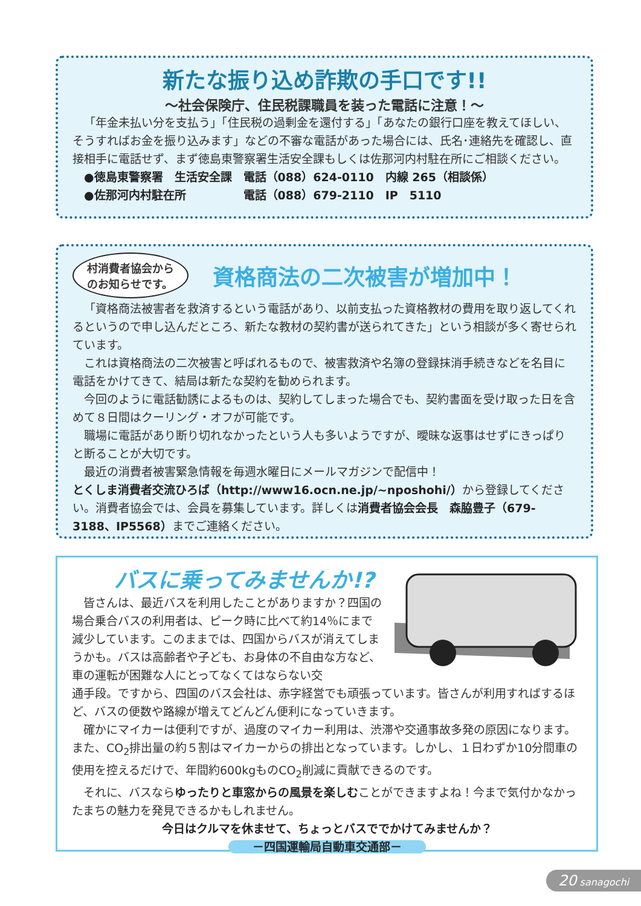新たな振り込め詐欺の手口です!!
～社会保険庁、住民税課職員を装った電話に注意！～
「年金未払い分を支払う」「住民税の過剰金を還付する」「あなたの銀行口座を教えてほしい、そうすればお金を振り込みます」などの不審な電話があった場合には、氏名･連絡先を確認し、直接相手に電話せず、まず徳島東警察署生活安全課もしくは佐那河内村駐在所にご相談ください。
　●徳島東警察署　生活安全課　電話（088）624-0110　内線 265（相談係）
　●佐那河内村駐在所　　　　　電話（088）679-2110　IP　5110
村消費者協会から
のお知らせです。
資格商法の二次被害が増加中！
「資格商法被害者を救済するという電話があり、以前支払った資格教材の費用を取り返してくれるというので申し込んだところ、新たな教材の契約書が送られてきた」という相談が多く寄せられています。
これは資格商法の二次被害と呼ばれるもので、被害救済や名簿の登録抹消手続きなどを名目に電話をかけてきて、結局は新たな契約を勧められます。
今回のように電話勧誘によるものは、契約してしまった場合でも、契約書面を受け取った日を含めて８日間はクーリング・オフが可能です。
職場に電話があり断り切れなかったという人も多いようですが、曖昧な返事はせずにきっぱりと断ることが大切です。
最近の消費者被害緊急情報を毎週水曜日にメールマガジンで配信中！
とくしま消費者交流ひろば（http://www16.ocn.ne.jp/~nposhohi/）から登録してください。消費者協会では、会員を募集しています。詳しくは消費者協会会長　森脇豊子（679-3188、IP5568）までご連絡ください。
バスに乗ってみませんか!?
皆さんは、最近バスを利用したことがありますか？四国の場合乗合バスの利用者は、ピーク時に比べて約14％にまで減少しています。このままでは、四国からバスが消えてしまうかも。バスは高齢者や子ども、お身体の不自由な方など、車の運転が困難な人にとってなくてはならない交
通手段。ですから、四国のバス会社は、赤字経営でも頑張っています。皆さんが利用すればするほど、バスの便数や路線が増えてどんどん便利になっていきます。
確かにマイカーは便利ですが、過度のマイカー利用は、渋滞や交通事故多発の原因になります。また、CO<sub>2</sub>排出量の約５割はマイカーからの排出となっています。しかし、１日わずか10分間車の使用を控えるだけで、年間約600kgものCO<sub>2</sub>削減に貢献できるのです。
それに、バスならゆったりと車窓からの風景を楽しむことができますよね！今まで気付かなかったまちの魅力を発見できるかもしれません。
今日はクルマを休ませて、ちょっとバスででかけてみませんか？
－四国運輸局自動車交通部－
20 sanagochi